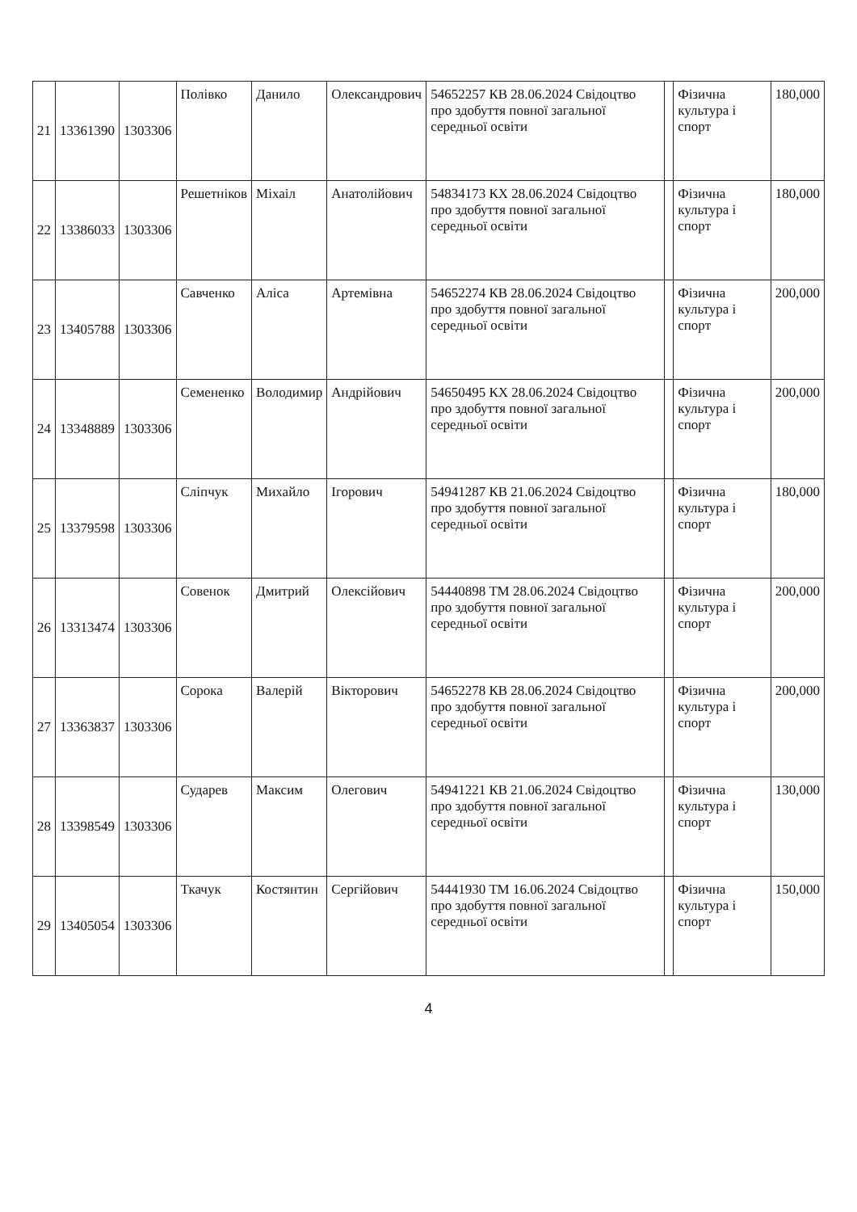| 21 | 13361390 | 1303306 | Полівко | Данило | Олександрович | 54652257 КВ 28.06.2024 Свідоцтво про здобуття повної загальної середньої освіти | | Фізична культура і спорт | 180,000 |
| 22 | 13386033 | 1303306 | Решетніков | Міхаіл | Анатолійович | 54834173 КХ 28.06.2024 Свідоцтво про здобуття повної загальної середньої освіти | | Фізична культура і спорт | 180,000 |
| 23 | 13405788 | 1303306 | Савченко | Аліса | Артемівна | 54652274 КВ 28.06.2024 Свідоцтво про здобуття повної загальної середньої освіти | | Фізична культура і спорт | 200,000 |
| 24 | 13348889 | 1303306 | Семененко | Володимир | Андрійович | 54650495 КХ 28.06.2024 Свідоцтво про здобуття повної загальної середньої освіти | | Фізична культура і спорт | 200,000 |
| 25 | 13379598 | 1303306 | Сліпчук | Михайло | Ігорович | 54941287 КВ 21.06.2024 Свідоцтво про здобуття повної загальної середньої освіти | | Фізична культура і спорт | 180,000 |
| 26 | 13313474 | 1303306 | Совенок | Дмитрий | Олексійович | 54440898 ТМ 28.06.2024 Свідоцтво про здобуття повної загальної середньої освіти | | Фізична культура і спорт | 200,000 |
| 27 | 13363837 | 1303306 | Сорока | Валерій | Вікторович | 54652278 КВ 28.06.2024 Свідоцтво про здобуття повної загальної середньої освіти | | Фізична культура і спорт | 200,000 |
| 28 | 13398549 | 1303306 | Сударев | Максим | Олегович | 54941221 КВ 21.06.2024 Свідоцтво про здобуття повної загальної середньої освіти | | Фізична культура і спорт | 130,000 |
| 29 | 13405054 | 1303306 | Ткачук | Костянтин | Сергійович | 54441930 ТМ 16.06.2024 Свідоцтво про здобуття повної загальної середньої освіти | | Фізична культура і спорт | 150,000 |
4